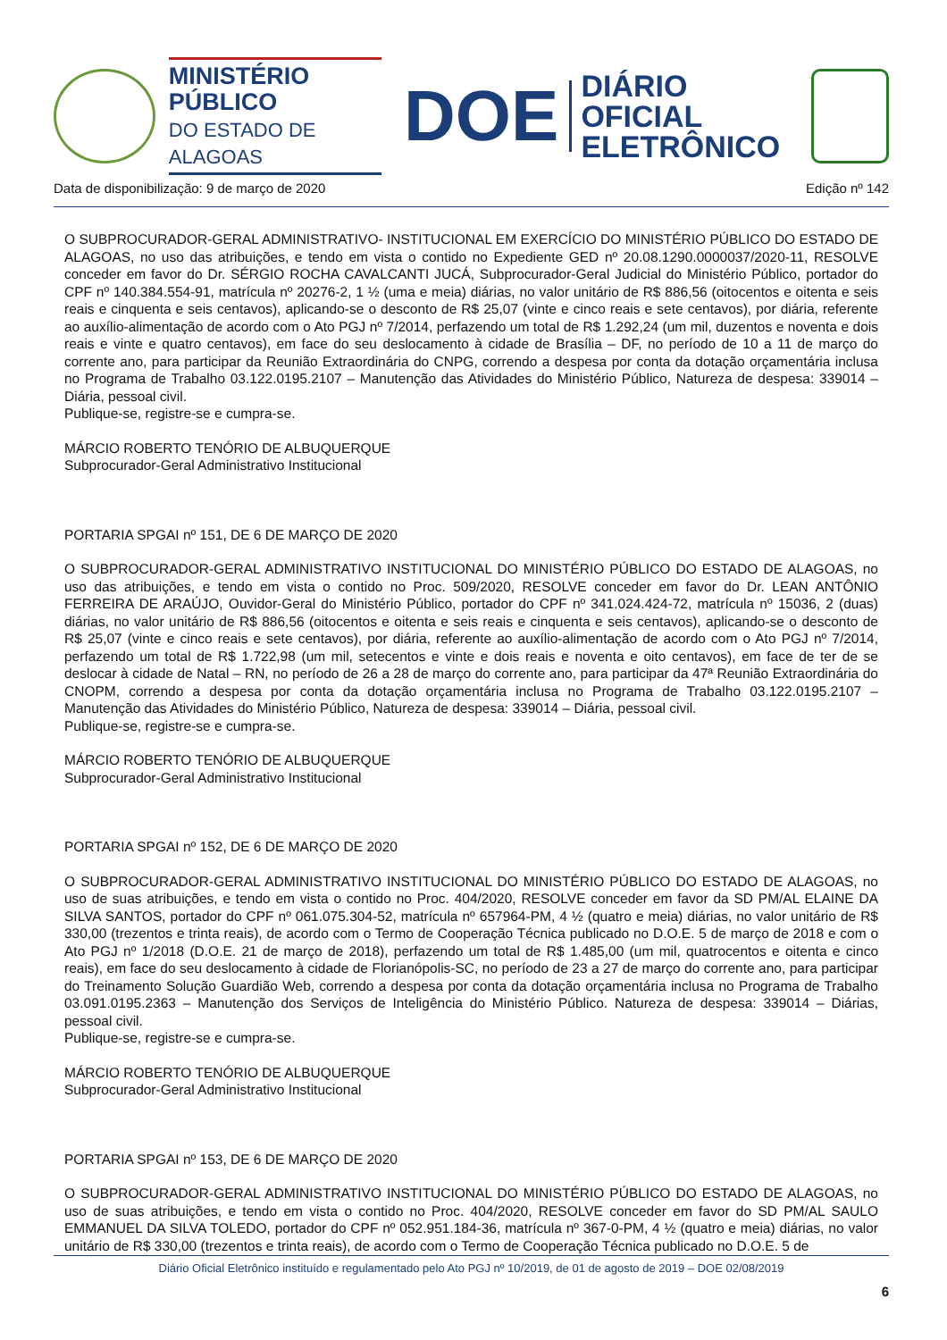MINISTÉRIO PÚBLICO
DO ESTADO DE ALAGOAS
DOE
DIÁRIO OFICIAL
ELETRÔNICO
Data de disponibilização: 9 de março de 2020 Edição nº 142
O SUBPROCURADOR-GERAL ADMINISTRATIVO- INSTITUCIONAL EM EXERCÍCIO DO MINISTÉRIO PÚBLICO DO ESTADO DE ALAGOAS, no uso das atribuições, e tendo em vista o contido no Expediente GED nº 20.08.1290.0000037/2020-11, RESOLVE conceder em favor do Dr. SÉRGIO ROCHA CAVALCANTI JUCÁ, Subprocurador-Geral Judicial do Ministério Público, portador do CPF nº 140.384.554-91, matrícula nº 20276-2, 1 ½ (uma e meia) diárias, no valor unitário de R$ 886,56 (oitocentos e oitenta e seis reais e cinquenta e seis centavos), aplicando-se o desconto de R$ 25,07 (vinte e cinco reais e sete centavos), por diária, referente ao auxílio-alimentação de acordo com o Ato PGJ nº 7/2014, perfazendo um total de R$ 1.292,24 (um mil, duzentos e noventa e dois reais e vinte e quatro centavos), em face do seu deslocamento à cidade de Brasília – DF, no período de 10 a 11 de março do corrente ano, para participar da Reunião Extraordinária do CNPG, correndo a despesa por conta da dotação orçamentária inclusa no Programa de Trabalho 03.122.0195.2107 – Manutenção das Atividades do Ministério Público, Natureza de despesa: 339014 – Diária, pessoal civil.
Publique-se, registre-se e cumpra-se.
MÁRCIO ROBERTO TENÓRIO DE ALBUQUERQUE
Subprocurador-Geral Administrativo Institucional
PORTARIA SPGAI nº 151, DE 6 DE MARÇO DE 2020
O SUBPROCURADOR-GERAL ADMINISTRATIVO INSTITUCIONAL DO MINISTÉRIO PÚBLICO DO ESTADO DE ALAGOAS, no uso das atribuições, e tendo em vista o contido no Proc. 509/2020, RESOLVE conceder em favor do Dr. LEAN ANTÔNIO FERREIRA DE ARAÚJO, Ouvidor-Geral do Ministério Público, portador do CPF nº 341.024.424-72, matrícula nº 15036, 2 (duas) diárias, no valor unitário de R$ 886,56 (oitocentos e oitenta e seis reais e cinquenta e seis centavos), aplicando-se o desconto de R$ 25,07 (vinte e cinco reais e sete centavos), por diária, referente ao auxílio-alimentação de acordo com o Ato PGJ nº 7/2014, perfazendo um total de R$ 1.722,98 (um mil, setecentos e vinte e dois reais e noventa e oito centavos), em face de ter de se deslocar à cidade de Natal – RN, no período de 26 a 28 de março do corrente ano, para participar da 47ª Reunião Extraordinária do CNOPM, correndo a despesa por conta da dotação orçamentária inclusa no Programa de Trabalho 03.122.0195.2107 – Manutenção das Atividades do Ministério Público, Natureza de despesa: 339014 – Diária, pessoal civil.
Publique-se, registre-se e cumpra-se.
MÁRCIO ROBERTO TENÓRIO DE ALBUQUERQUE
Subprocurador-Geral Administrativo Institucional
PORTARIA SPGAI nº 152, DE 6 DE MARÇO DE 2020
O SUBPROCURADOR-GERAL ADMINISTRATIVO INSTITUCIONAL DO MINISTÉRIO PÚBLICO DO ESTADO DE ALAGOAS, no uso de suas atribuições, e tendo em vista o contido no Proc. 404/2020, RESOLVE conceder em favor da SD PM/AL ELAINE DA SILVA SANTOS, portador do CPF nº 061.075.304-52, matrícula nº 657964-PM, 4 ½ (quatro e meia) diárias, no valor unitário de R$ 330,00 (trezentos e trinta reais), de acordo com o Termo de Cooperação Técnica publicado no D.O.E. 5 de março de 2018 e com o Ato PGJ nº 1/2018 (D.O.E. 21 de março de 2018), perfazendo um total de R$ 1.485,00 (um mil, quatrocentos e oitenta e cinco reais), em face do seu deslocamento à cidade de Florianópolis-SC, no período de 23 a 27 de março do corrente ano, para participar do Treinamento Solução Guardião Web, correndo a despesa por conta da dotação orçamentária inclusa no Programa de Trabalho 03.091.0195.2363 – Manutenção dos Serviços de Inteligência do Ministério Público. Natureza de despesa: 339014 – Diárias, pessoal civil.
Publique-se, registre-se e cumpra-se.
MÁRCIO ROBERTO TENÓRIO DE ALBUQUERQUE
Subprocurador-Geral Administrativo Institucional
PORTARIA SPGAI nº 153, DE 6 DE MARÇO DE 2020
O SUBPROCURADOR-GERAL ADMINISTRATIVO INSTITUCIONAL DO MINISTÉRIO PÚBLICO DO ESTADO DE ALAGOAS, no uso de suas atribuições, e tendo em vista o contido no Proc. 404/2020, RESOLVE conceder em favor do SD PM/AL SAULO EMMANUEL DA SILVA TOLEDO, portador do CPF nº 052.951.184-36, matrícula nº 367-0-PM, 4 ½ (quatro e meia) diárias, no valor unitário de R$ 330,00 (trezentos e trinta reais), de acordo com o Termo de Cooperação Técnica publicado no D.O.E. 5 de
Diário Oficial Eletrônico instituído e regulamentado pelo Ato PGJ nº 10/2019, de 01 de agosto de 2019 – DOE 02/08/2019
6